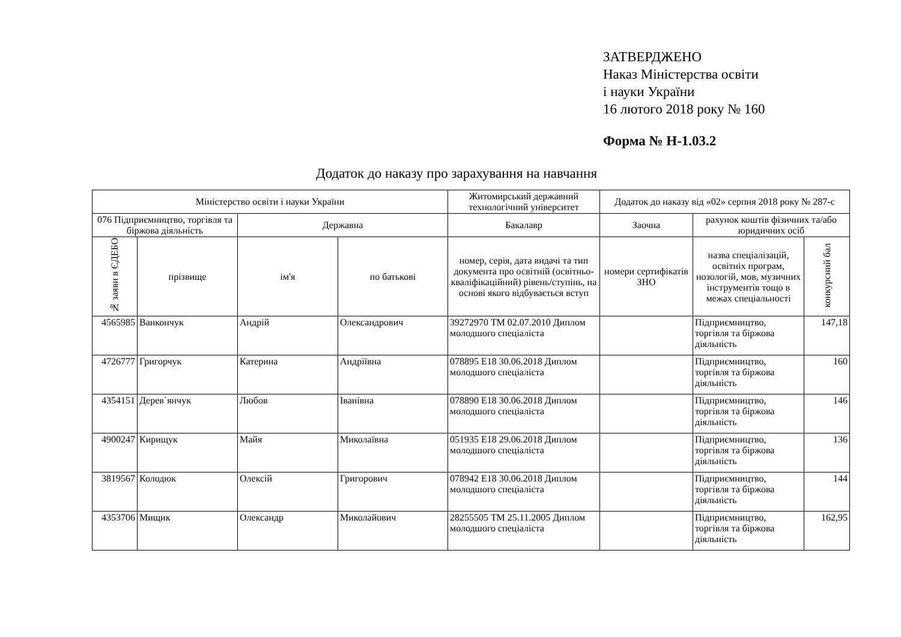ЗАТВЕРДЖЕНО
Наказ Міністерства освіти
і науки України
16 лютого 2018 року № 160
Форма № Н-1.03.2
Додаток до наказу про зарахування на навчання
| Міністерство освіти і науки України | | | | Житомирський державний технологічний університет | Додаток до наказу від «02» серпня 2018 року № 287-с | | |
| 076 Підприємництво, торгівля та біржова діяльність | | Державна | | Бакалавр | Заочна | рахунок коштів фізичних та/або юридичних осіб | |
| № заяви в ЄДЕБО | прізвище | ім'я | по батькові | номер, серія, дата видачі та тип документа про освітній (освітньо-кваліфікаційний) рівень/ступінь, на основі якого відбувається вступ | номери сертифікатів ЗНО | назва спеціалізацій, освітніх програм, нозологій, мов, музичних інструментів тощо в межах спеціальності | конкурсний бал |
| 4565985 | Ванкончук | Андрій | Олександрович | 39272970 ТМ 02.07.2010 Диплом молодшого спеціаліста | | Підприємництво, торгівля та біржова діяльність | 147,18 |
| 4726777 | Григорчук | Катерина | Андріївна | 078895 E18 30.06.2018 Диплом молодшого спеціаліста | | Підприємництво, торгівля та біржова діяльність | 160 |
| 4354151 | Дерев`янчук | Любов | Іванівна | 078890 E18 30.06.2018 Диплом молодшого спеціаліста | | Підприємництво, торгівля та біржова діяльність | 146 |
| 4900247 | Кирищук | Майя | Миколаївна | 051935 E18 29.06.2018 Диплом молодшого спеціаліста | | Підприємництво, торгівля та біржова діяльність | 136 |
| 3819567 | Колодюк | Олексій | Григорович | 078942 E18 30.06.2018 Диплом молодшого спеціаліста | | Підприємництво, торгівля та біржова діяльність | 144 |
| 4353706 | Мищик | Олександр | Миколайович | 28255505 ТМ 25.11.2005 Диплом молодшого спеціаліста | | Підприємництво, торгівля та біржова діяльність | 162,95 |